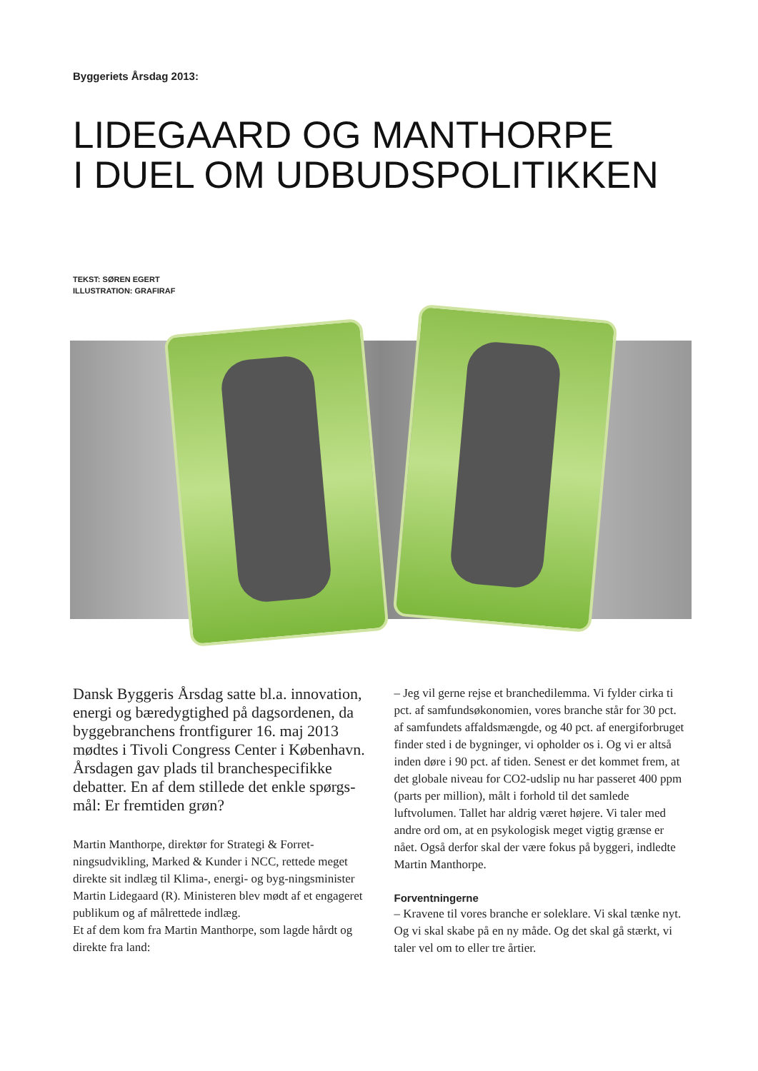Byggeriets Årsdag 2013:
LIDEGAARD OG MANTHORPE
I DUEL OM UDBUDSPOLITIKKEN
TEKST: SØREN EGERT
ILLUSTRATION: GRAFIRAF
Dansk Byggeris Årsdag satte bl.a. innovation, energi og bæredygtighed på dagsordenen, da byggebranchens frontfigurer 16. maj 2013 mødtes i Tivoli Congress Center i København. Årsdagen gav plads til branchespecifikke debatter. En af dem stillede det enkle spørgs-mål: Er fremtiden grøn?
Martin Manthorpe, direktør for Strategi & Forret-ningsudvikling, Marked & Kunder i NCC, rettede meget direkte sit indlæg til Klima-, energi- og byg-ningsminister Martin Lidegaard (R). Ministeren blev mødt af et engageret publikum og af målrettede indlæg.
Et af dem kom fra Martin Manthorpe, som lagde hårdt og direkte fra land:
– Jeg vil gerne rejse et branchedilemma. Vi fylder cirka ti pct. af samfundsøkonomien, vores branche står for 30 pct. af samfundets affaldsmængde, og 40 pct. af energiforbruget finder sted i de bygninger, vi opholder os i. Og vi er altså inden døre i 90 pct. af tiden. Senest er det kommet frem, at det globale niveau for CO2-udslip nu har passeret 400 ppm (parts per million), målt i forhold til det samlede luftvolumen. Tallet har aldrig været højere. Vi taler med andre ord om, at en psykologisk meget vigtig grænse er nået. Også derfor skal der være fokus på byggeri, indledte Martin Manthorpe.
Forventningerne
– Kravene til vores branche er soleklare. Vi skal tænke nyt. Og vi skal skabe på en ny måde. Og det skal gå stærkt, vi taler vel om to eller tre årtier.